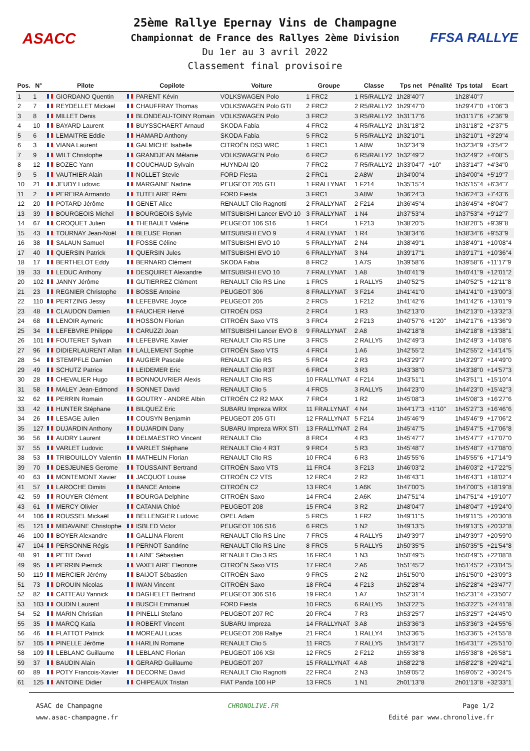ASACC FFSA RALLYE
25ème Rallye Epernay Vins de Champagne
Championnat de France des Rallyes 2ème Division
Du 1er au 3 avril 2022
Classement final provisoire
| Pos. | N° | Pilote | Copilote | Voiture | Groupe | Classe | Tps net | Pénalité | Tps total | Ecart |
| --- | --- | --- | --- | --- | --- | --- | --- | --- | --- | --- |
| 1 | 1 | GIORDANO Quentin | PARENT Kévin | VOLKSWAGEN Polo | 1 FRC2 | 1 R5/RALLY2 | 1h28'40''7 | | 1h28'40''7 | |
| 2 | 7 | REYDELLET Mickael | CHAUFFRAY Thomas | VOLKSWAGEN Polo GTI | 2 FRC2 | 2 R5/RALLY2 | 1h29'47''0 | | 1h29'47''0 | +1'06''3 |
| 3 | 8 | MILLET Denis | BLONDEAU-TOINY Romain | VOLKSWAGEN Polo | 3 FRC2 | 3 R5/RALLY2 | 1h31'17''6 | | 1h31'17''6 | +2'36''9 |
| 4 | 10 | BAYARD Laurent | BUYSSCHAERT Arnaud | SKODA Fabia | 4 FRC2 | 4 R5/RALLY2 | 1h31'18''2 | | 1h31'18''2 | +2'37''5 |
| 5 | 6 | LEMAITRE Eddie | HAMARD Anthony | SKODA Fabia | 5 FRC2 | 5 R5/RALLY2 | 1h32'10''1 | | 1h32'10''1 | +3'29''4 |
| 6 | 3 | VIANA Laurent | GALMICHE Isabelle | CITROËN DS3 WRC | 1 FRC1 | 1 A8W | 1h32'34''9 | | 1h32'34''9 | +3'54''2 |
| 7 | 9 | WILT Christophe | GRANDJEAN Mélanie | VOLKSWAGEN Polo | 6 FRC2 | 6 R5/RALLY2 | 1h32'49''2 | | 1h32'49''2 | +4'08''5 |
| 8 | 12 | BOZEC Yann | COUCHAUD Sylvain | HUYNDAI I20 | 7 FRC2 | 7 R5/RALLY2 | 1h33'04''7 | +10'' | 1h33'14''7 | +4'34''0 |
| 9 | 5 | VAUTHIER Alain | NOLLET Stevie | FORD Fiesta | 2 FRC1 | 2 A8W | 1h34'00''4 | | 1h34'00''4 | +5'19''7 |
| 10 | 21 | JEUDY Ludovic | MARGAINE Nadine | PEUGEOT 205 GTI | 1 FRALLYNAT | 1 F214 | 1h35'15''4 | | 1h35'15''4 | +6'34''7 |
| 11 | 2 | PEREIRA Armando | TUTELAIRE Rémi | FORD Fiesta | 3 FRC1 | 3 A8W | 1h36'24''3 | | 1h36'24''3 | +7'43''6 |
| 12 | 20 | POTARD Jérôme | GENET Alice | RENAULT Clio Ragnotti | 2 FRALLYNAT | 2 F214 | 1h36'45''4 | | 1h36'45''4 | +8'04''7 |
| 13 | 39 | BOURGEOIS Michel | BOURGEOIS Sylvie | MITSUBISHI Lancer EVO 10 | 3 FRALLYNAT | 1 N4 | 1h37'53''4 | | 1h37'53''4 | +9'12''7 |
| 14 | 67 | CROQUET Julien | THEBAULT Valérie | PEUGEOT 106 S16 | 1 FRC4 | 1 F213 | 1h38'20''5 | | 1h38'20''5 | +9'39''8 |
| 15 | 43 | TOURNAY Jean-Noël | BLEUSE Florian | MITSUBISHI EVO 9 | 4 FRALLYNAT | 1 R4 | 1h38'34''6 | | 1h38'34''6 | +9'53''9 |
| 16 | 38 | SALAUN Samuel | FOSSE Céline | MITSUBISHI EVO 10 | 5 FRALLYNAT | 2 N4 | 1h38'49''1 | | 1h38'49''1 | +10'08''4 |
| 17 | 40 | QUERSIN Patrick | QUERSIN Jules | MITSUBISHI EVO 10 | 6 FRALLYNAT | 3 N4 | 1h39'17''1 | | 1h39'17''1 | +10'36''4 |
| 18 | 17 | BERTHELOT Eddy | BERNARD Clément | SKODA Fabia | 8 FRC2 | 1 A7S | 1h39'58''6 | | 1h39'58''6 | +11'17''9 |
| 19 | 33 | LEDUC Anthony | DESQUIRET Alexandre | MITSUBISHI EVO 10 | 7 FRALLYNAT | 1 A8 | 1h40'41''9 | | 1h40'41''9 | +12'01''2 |
| 20 | 102 | JANNY Jérôme | GUTIERREZ Clément | RENAULT Clio RS Line | 1 FRC5 | 1 RALLY5 | 1h40'52''5 | | 1h40'52''5 | +12'11''8 |
| 21 | 23 | REGNIER Christophe | BOSSE Antoine | PEUGEOT 306 | 8 FRALLYNAT | 3 F214 | 1h41'41''0 | | 1h41'41''0 | +13'00''3 |
| 22 | 110 | PERTZING Jessy | LEFEBVRE Joyce | PEUGEOT 205 | 2 FRC5 | 1 F212 | 1h41'42''6 | | 1h41'42''6 | +13'01''9 |
| 23 | 48 | CLAUDON Damien | FAUCHER Hervé | CITROËN DS3 | 2 FRC4 | 1 R3 | 1h42'13''0 | | 1h42'13''0 | +13'32''3 |
| 24 | 68 | LENOIR Aymeric | HOSSON Florian | CITROËN Saxo VTS | 3 FRC4 | 2 F213 | 1h40'57''6 | +1'20'' | 1h42'17''6 | +13'36''9 |
| 25 | 34 | LEFEBVRE Philippe | CARUZZI Joan | MITSUBISHI Lancer EVO 8 | 9 FRALLYNAT | 2 A8 | 1h42'18''8 | | 1h42'18''8 | +13'38''1 |
| 26 | 101 | FOUTERET Sylvain | LEFEBVRE Xavier | RENAULT Clio RS Line | 3 FRC5 | 2 RALLY5 | 1h42'49''3 | | 1h42'49''3 | +14'08''6 |
| 27 | 96 | DIDIERLAURENT Allan | LALLEMENT Sophie | CITROËN Saxo VTS | 4 FRC4 | 1 A6 | 1h42'55''2 | | 1h42'55''2 | +14'14''5 |
| 28 | 54 | STEMPFLE Damien | AUGIER Pascale | RENAULT Clio RS | 5 FRC4 | 2 R3 | 1h43'29''7 | | 1h43'29''7 | +14'49''0 |
| 29 | 49 | SCHUTZ Patrice | LEIDEMER Eric | RENAULT Clio R3T | 6 FRC4 | 3 R3 | 1h43'38''0 | | 1h43'38''0 | +14'57''3 |
| 30 | 28 | CHEVALIER Hugo | BONNOUVRIER Alexis | RENAULT Clio RS | 10 FRALLYNAT | 4 F214 | 1h43'51''1 | | 1h43'51''1 | +15'10''4 |
| 31 | 58 | MALEY Jean-Edmond | SONNET David | RENAULT Clio 5 | 4 FRC5 | 3 RALLY5 | 1h44'23''0 | | 1h44'23''0 | +15'42''3 |
| 32 | 62 | PERRIN Romain | GOUTRY - ANDRE Albin | CITROËN C2 R2 MAX | 7 FRC4 | 1 R2 | 1h45'08''3 | | 1h45'08''3 | +16'27''6 |
| 33 | 42 | HUNTER Stéphane | BILQUEZ Eric | SUBARU Impreza WRX | 11 FRALLYNAT | 4 N4 | 1h44'17''3 | +1'10'' | 1h45'27''3 | +16'46''6 |
| 34 | 26 | LESAGE Julien | COUSYN Benjamin | PEUGEOT 205 GTI | 12 FRALLYNAT | 5 F214 | 1h45'46''9 | | 1h45'46''9 | +17'06''2 |
| 35 | 127 | DUJARDIN Anthony | DUJARDIN Dany | SUBARU Impreza WRX STI | 13 FRALLYNAT | 2 R4 | 1h45'47''5 | | 1h45'47''5 | +17'06''8 |
| 36 | 56 | AUDRY Laurent | DELMAESTRO Vincent | RENAULT Clio | 8 FRC4 | 4 R3 | 1h45'47''7 | | 1h45'47''7 | +17'07''0 |
| 37 | 55 | VARLET Ludovic | VARLET Stéphane | RENAULT Clio 4 R3T | 9 FRC4 | 5 R3 | 1h45'48''7 | | 1h45'48''7 | +17'08''0 |
| 38 | 53 | TRIBOUILLOY Valentin | MATHELIN Florian | RENAULT Clio RS | 10 FRC4 | 6 R3 | 1h45'55''6 | | 1h45'55''6 | +17'14''9 |
| 39 | 70 | DESJEUNES Gerome | TOUSSAINT Bertrand | CITROËN Saxo VTS | 11 FRC4 | 3 F213 | 1h46'03''2 | | 1h46'03''2 | +17'22''5 |
| 40 | 63 | MONTEMONT Xavier | JACQUOT Louise | CITROËN C2 VTS | 12 FRC4 | 2 R2 | 1h46'43''1 | | 1h46'43''1 | +18'02''4 |
| 41 | 57 | LAROCHE Dimitri | BANCE Antoine | CITROËN C2 | 13 FRC4 | 1 A6K | 1h47'00''5 | | 1h47'00''5 | +18'19''8 |
| 42 | 59 | ROUYER Clément | BOURGA Delphine | CITROËN Saxo | 14 FRC4 | 2 A6K | 1h47'51''4 | | 1h47'51''4 | +19'10''7 |
| 43 | 61 | MERCY Olivier | CATANIA Chloé | PEUGEOT 208 | 15 FRC4 | 3 R2 | 1h48'04''7 | | 1h48'04''7 | +19'24''0 |
| 44 | 106 | ROUSSEL Mickaël | BELLENGIER Ludovic | OPEL Adam | 5 FRC5 | 1 FR2 | 1h49'11''5 | | 1h49'11''5 | +20'30''8 |
| 45 | 121 | MIDAVAINE Christophe | ISBLED Victor | PEUGEOT 106 S16 | 6 FRC5 | 1 N2 | 1h49'13''5 | | 1h49'13''5 | +20'32''8 |
| 46 | 100 | BOYER Alexandre | GALLINA Florent | RENAULT Clio RS Line | 7 FRC5 | 4 RALLY5 | 1h49'39''7 | | 1h49'39''7 | +20'59''0 |
| 47 | 104 | PERSONNE Régis | PERNOT Sandrine | RENAULT Clio RS Line | 8 FRC5 | 5 RALLY5 | 1h50'35''5 | | 1h50'35''5 | +21'54''8 |
| 48 | 91 | PETIT David | LAINE Sébastien | RENAULT Clio 3 RS | 16 FRC4 | 1 N3 | 1h50'49''5 | | 1h50'49''5 | +22'08''8 |
| 49 | 95 | PERRIN Pierrick | VAXELAIRE Eleonore | CITROËN Saxo VTS | 17 FRC4 | 2 A6 | 1h51'45''2 | | 1h51'45''2 | +23'04''5 |
| 50 | 119 | MERCIER Jérémy | BAIJOT Sébastien | CITROËN Saxo | 9 FRC5 | 2 N2 | 1h51'50''0 | | 1h51'50''0 | +23'09''3 |
| 51 | 73 | DROUIN Nicolas | IWAN Vincent | CITROËN Saxo | 18 FRC4 | 4 F213 | 1h52'28''4 | | 1h52'28''4 | +23'47''7 |
| 52 | 82 | CATTEAU Yannick | DAGHELET Bertrand | PEUGEOT 306 S16 | 19 FRC4 | 1 A7 | 1h52'31''4 | | 1h52'31''4 | +23'50''7 |
| 53 | 103 | OUDIN Laurent | BUSCH Emmanuel | FORD Fiesta | 10 FRC5 | 6 RALLY5 | 1h53'22''5 | | 1h53'22''5 | +24'41''8 |
| 54 | 52 | MARIN Christian | PINELLI Stefano | PEUGEOT 207 RC | 20 FRC4 | 7 R3 | 1h53'25''7 | | 1h53'25''7 | +24'45''0 |
| 55 | 35 | MARCQ Katia | ROBERT Vincent | SUBARU Impreza | 14 FRALLYNAT | 3 A8 | 1h53'36''3 | | 1h53'36''3 | +24'55''6 |
| 56 | 46 | FLATTOT Patrick | MOREAU Lucas | PEUGEOT 208 Rallye | 21 FRC4 | 1 RALLY4 | 1h53'36''5 | | 1h53'36''5 | +24'55''8 |
| 57 | 105 | PINELLE Jérôme | HARLIN Romane | RENAULT Clio 5 | 11 FRC5 | 7 RALLY5 | 1h54'31''7 | | 1h54'31''7 | +25'51''0 |
| 58 | 109 | LEBLANC Guillaume | LEBLANC Florian | PEUGEOT 106 XSI | 12 FRC5 | 2 F212 | 1h55'38''8 | | 1h55'38''8 | +26'58''1 |
| 59 | 37 | BAUDIN Alain | GERARD Guillaume | PEUGEOT 207 | 15 FRALLYNAT | 4 A8 | 1h58'22''8 | | 1h58'22''8 | +29'42''1 |
| 60 | 89 | POTY Francois-Xavier | DECORNE David | RENAULT Clio Ragnotti | 22 FRC4 | 2 N3 | 1h59'05''2 | | 1h59'05''2 | +30'24''5 |
| 61 | 125 | ANTOINE Didier | CHIPEAUX Tristan | FIAT Panda 100 HP | 13 FRC5 | 1 N1 | 2h01'13''8 | | 2h01'13''8 | +32'33''1 |
ASAC de Champagne
www.asac-champagne.fr
CHRONOLIVE.FR Page 1/2
Edité par www.chronolive.fr